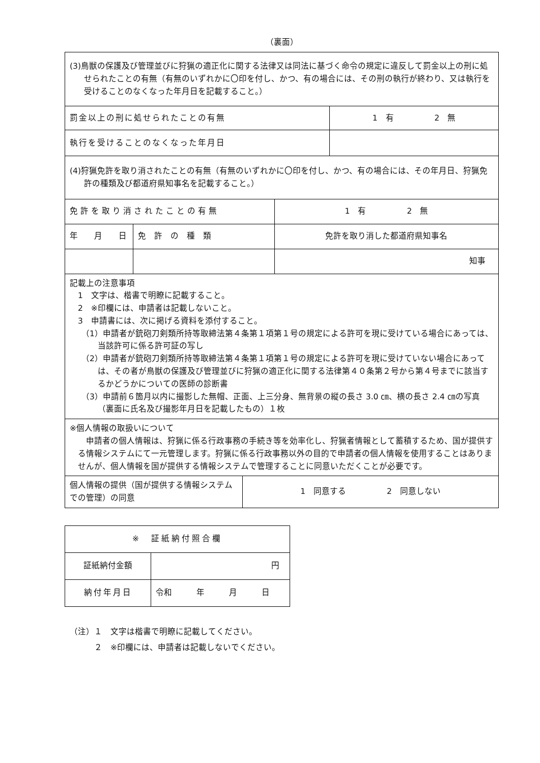（裏面）
| (3)鳥獣の保護及び管理並びに狩猟の適正化に関する法律又は同法に基づく命令の規定に違反して罰金以上の刑に処せられたことの有無（有無のいずれかに〇印を付し、かつ、有の場合には、その刑の執行が終わり、又は執行を受けることのなくなった年月日を記載すること。） | |
| 罰金以上の刑に処せられたことの有無 | 1 有 2 無 |
| 執行を受けることのなくなった年月日 | |
| (4)狩猟免許を取り消されたことの有無（有無のいずれかに〇印を付し、かつ、有の場合には、その年月日、狩猟免許の種類及び都道府県知事名を記載すること。） | |
| 免許を取り消されたことの有無 | | 1 有 2 無 |
| 年 月 日 | 免 許 の 種 類 | 免許を取り消した都道府県知事名 |
| | | 知事 |
| 記載上の注意事項 1 文字は、楷書で明瞭に記載すること。 2 ※印欄には、申請者は記載しないこと。 3 申請書には、次に掲げる資料を添付すること。 （1）申請者が銃砲刀剣類所持等取締法第４条第１項第１号の規定による許可を現に受けている場合にあっては、当該許可に係る許可証の写し （2）申請者が銃砲刀剣類所持等取締法第４条第１項第１号の規定による許可を現に受けていない場合にあっては、その者が鳥獣の保護及び管理並びに狩猟の適正化に関する法律第４０条第２号から第４号までに該当するかどうかについての医師の診断書 （3）申請前６箇月以内に撮影した無帽、正面、上三分身、無背景の縦の長さ 3.0 ㎝、横の長さ 2.4 ㎝の写真（裏面に氏名及び撮影年月日を記載したもの）１枚 | | |
| ※個人情報の取扱いについて 申請者の個人情報は、狩猟に係る行政事務の手続き等を効率化し、狩猟者情報として蓄積するため、国が提供する情報システムにて一元管理します。狩猟に係る行政事務以外の目的で申請者の個人情報を使用することはありませんが、個人情報を国が提供する情報システムで管理することに同意いただくことが必要です。 | | |
| 個人情報の提供（国が提供する情報システムでの管理）の同意 | 1 同意する 2 同意しない |
| ※ 証紙納付照合欄 | |
| 証紙納付金額 | 円 |
| 納付年月日 | 令和 年 月 日 |
（注）１　文字は楷書で明瞭に記載してください。
　　　２　※印欄には、申請者は記載しないでください。